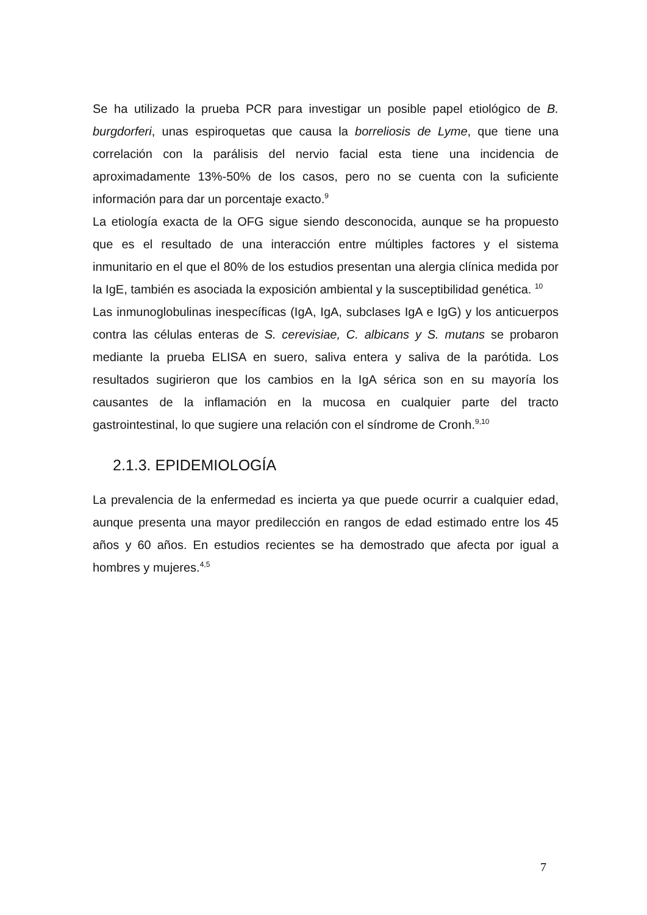Se ha utilizado la prueba PCR para investigar un posible papel etiológico de B. burgdorferi, unas espiroquetas que causa la borreliosis de Lyme, que tiene una correlación con la parálisis del nervio facial esta tiene una incidencia de aproximadamente 13%-50% de los casos, pero no se cuenta con la suficiente información para dar un porcentaje exacto.<sup>9</sup>
La etiología exacta de la OFG sigue siendo desconocida, aunque se ha propuesto que es el resultado de una interacción entre múltiples factores y el sistema inmunitario en el que el 80% de los estudios presentan una alergia clínica medida por la IgE, también es asociada la exposición ambiental y la susceptibilidad genética. <sup>10</sup>
Las inmunoglobulinas inespecíficas (IgA, IgA, subclases IgA e IgG) y los anticuerpos contra las células enteras de S. cerevisiae, C. albicans y S. mutans se probaron mediante la prueba ELISA en suero, saliva entera y saliva de la parótida. Los resultados sugirieron que los cambios en la IgA sérica son en su mayoría los causantes de la inflamación en la mucosa en cualquier parte del tracto gastrointestinal, lo que sugiere una relación con el síndrome de Cronh.<sup>9,10</sup>
2.1.3. EPIDEMIOLOGÍA
La prevalencia de la enfermedad es incierta ya que puede ocurrir a cualquier edad, aunque presenta una mayor predilección en rangos de edad estimado entre los 45 años y 60 años. En estudios recientes se ha demostrado que afecta por igual a hombres y mujeres.<sup>4,5</sup>
7